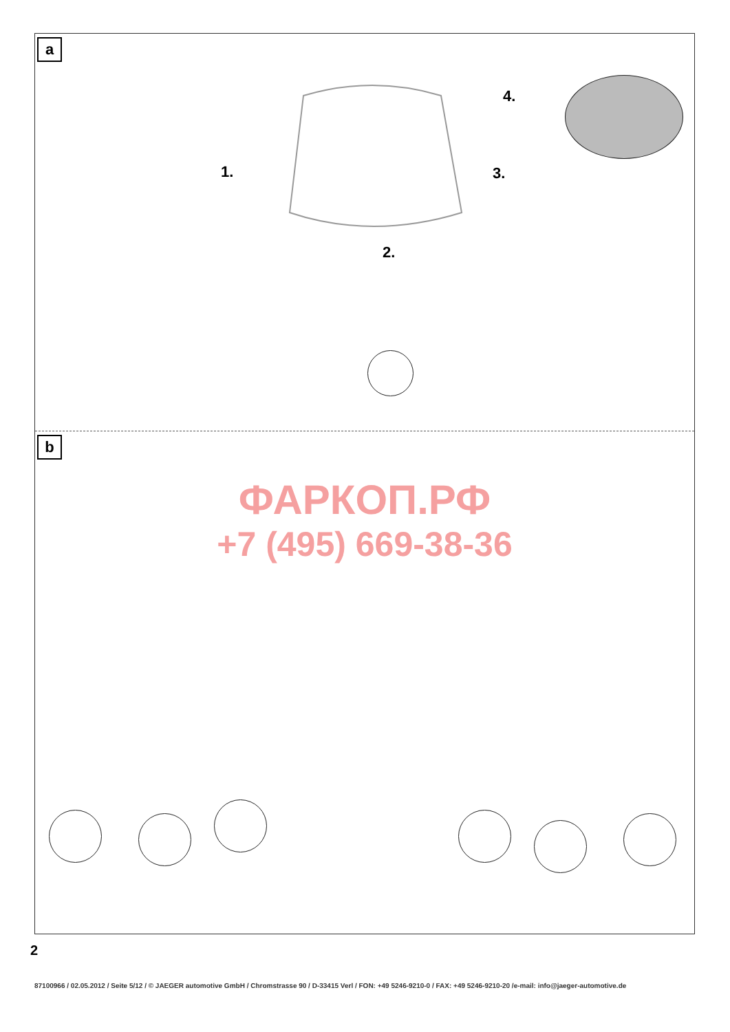a
1.
2.
3.
4.
b
ФАРКОП.РФ
+7 (495) 669-38-36
2
87100966 / 02.05.2012 / Seite 5/12 / © JAEGER automotive GmbH / Chromstrasse 90 / D-33415 Verl / FON: +49 5246-9210-0 / FAX: +49 5246-9210-20 /e-mail: info@jaeger-automotive.de